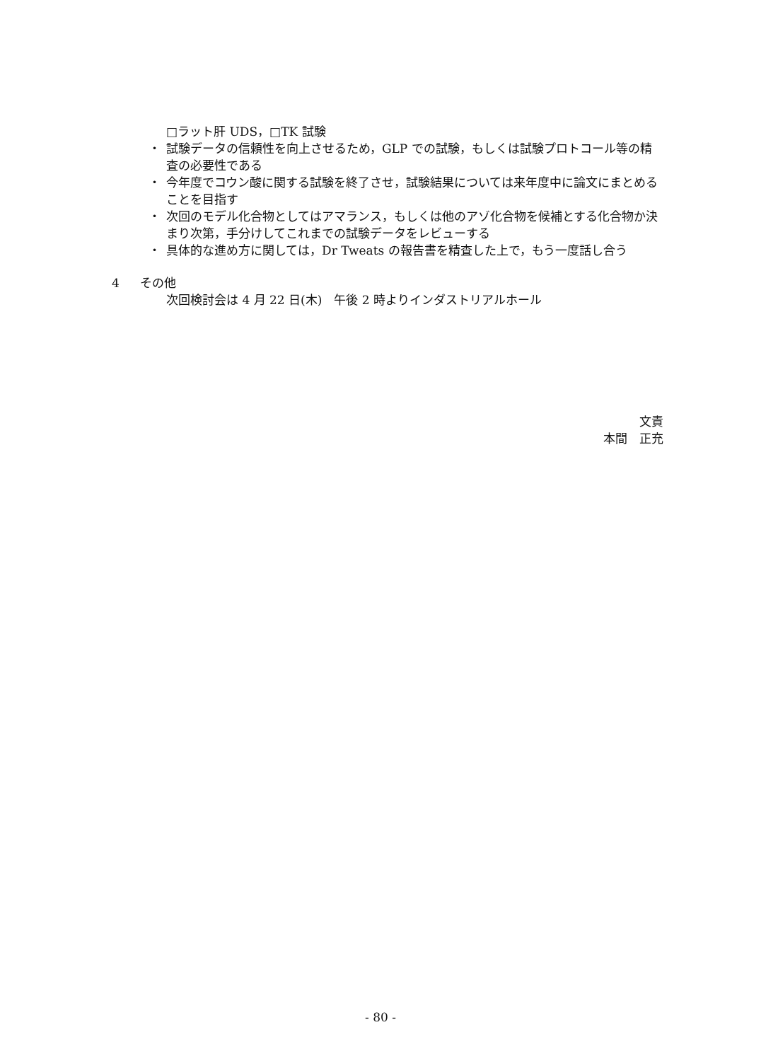□ラット肝 UDS，□TK 試験
・ 試験データの信頼性を向上させるため，GLP での試験，もしくは試験プロトコール等の精査の必要性である
・ 今年度でコウン酸に関する試験を終了させ，試験結果については来年度中に論文にまとめることを目指す
・ 次回のモデル化合物としてはアマランス，もしくは他のアゾ化合物を候補とする化合物か決まり次第，手分けしてこれまでの試験データをレビューする
・ 具体的な進め方に関しては，Dr Tweats の報告書を精査した上で，もう一度話し合う
4 その他
次回検討会は 4 月 22 日(木)　午後 2 時よりインダストリアルホール
文責
本間　正充
- 80 -